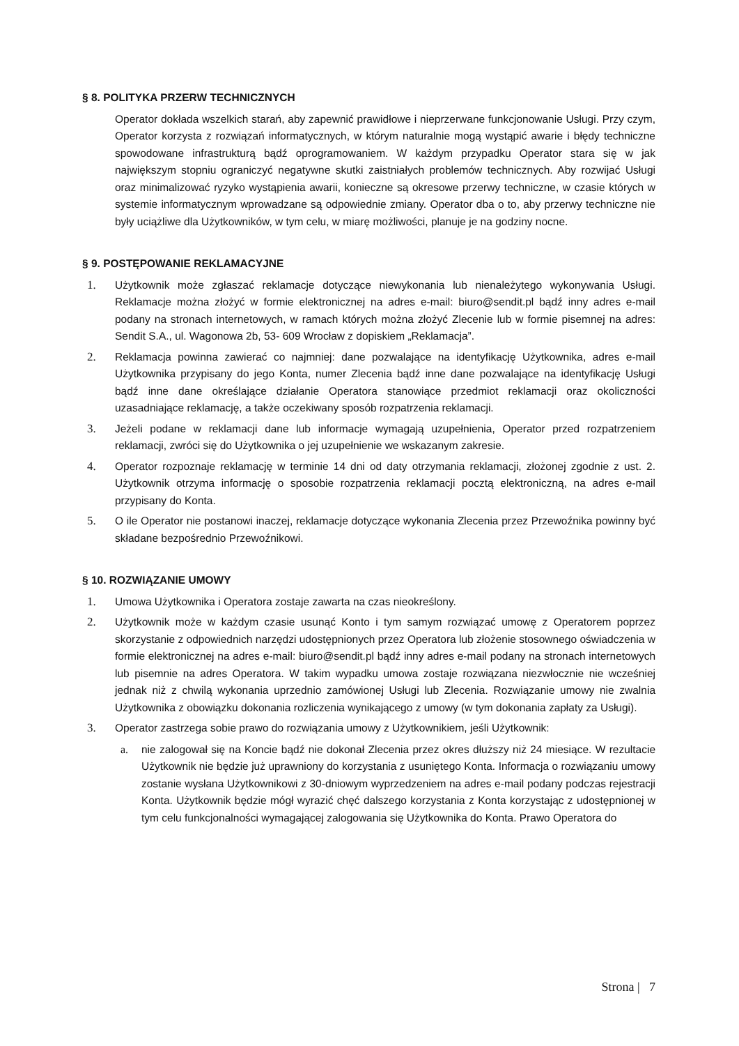§ 8. POLITYKA PRZERW TECHNICZNYCH
Operator dokłada wszelkich starań, aby zapewnić prawidłowe i nieprzerwane funkcjonowanie Usługi. Przy czym, Operator korzysta z rozwiązań informatycznych, w którym naturalnie mogą wystąpić awarie i błędy techniczne spowodowane infrastrukturą bądź oprogramowaniem. W każdym przypadku Operator stara się w jak największym stopniu ograniczyć negatywne skutki zaistniałych problemów technicznych. Aby rozwijać Usługi oraz minimalizować ryzyko wystąpienia awarii, konieczne są okresowe przerwy techniczne, w czasie których w systemie informatycznym wprowadzane są odpowiednie zmiany. Operator dba o to, aby przerwy techniczne nie były uciążliwe dla Użytkowników, w tym celu, w miarę możliwości, planuje je na godziny nocne.
§ 9. POSTĘPOWANIE REKLAMACYJNE
1. Użytkownik może zgłaszać reklamacje dotyczące niewykonania lub nienależytego wykonywania Usługi. Reklamacje można złożyć w formie elektronicznej na adres e-mail: biuro@sendit.pl bądź inny adres e-mail podany na stronach internetowych, w ramach których można złożyć Zlecenie lub w formie pisemnej na adres: Sendit S.A., ul. Wagonowa 2b, 53- 609 Wrocław z dopiskiem „Reklamacja”.
2. Reklamacja powinna zawierać co najmniej: dane pozwalające na identyfikację Użytkownika, adres e-mail Użytkownika przypisany do jego Konta, numer Zlecenia bądź inne dane pozwalające na identyfikację Usługi bądź inne dane określające działanie Operatora stanowiące przedmiot reklamacji oraz okoliczności uzasadniające reklamację, a także oczekiwany sposób rozpatrzenia reklamacji.
3. Jeżeli podane w reklamacji dane lub informacje wymagają uzupełnienia, Operator przed rozpatrzeniem reklamacji, zwróci się do Użytkownika o jej uzupełnienie we wskazanym zakresie.
4. Operator rozpoznaje reklamację w terminie 14 dni od daty otrzymania reklamacji, złożonej zgodnie z ust. 2. Użytkownik otrzyma informację o sposobie rozpatrzenia reklamacji pocztą elektroniczną, na adres e-mail przypisany do Konta.
5. O ile Operator nie postanowi inaczej, reklamacje dotyczące wykonania Zlecenia przez Przewoźnika powinny być składane bezpośrednio Przewoźnikowi.
§ 10. ROZWIĄZANIE UMOWY
1. Umowa Użytkownika i Operatora zostaje zawarta na czas nieokreślony.
2. Użytkownik może w każdym czasie usunąć Konto i tym samym rozwiązać umowę z Operatorem poprzez skorzystanie z odpowiednich narzędzi udostępnionych przez Operatora lub złożenie stosownego oświadczenia w formie elektronicznej na adres e-mail: biuro@sendit.pl bądź inny adres e-mail podany na stronach internetowych lub pisemnie na adres Operatora. W takim wypadku umowa zostaje rozwiązana niezwłocznie nie wcześniej jednak niż z chwilą wykonania uprzednio zamówionej Usługi lub Zlecenia. Rozwiązanie umowy nie zwalnia Użytkownika z obowiązku dokonania rozliczenia wynikającego z umowy (w tym dokonania zapłaty za Usługi).
3. Operator zastrzega sobie prawo do rozwiązania umowy z Użytkownikiem, jeśli Użytkownik:
a. nie zalogował się na Koncie bądź nie dokonał Zlecenia przez okres dłuższy niż 24 miesiące. W rezultacie Użytkownik nie będzie już uprawniony do korzystania z usuniętego Konta. Informacja o rozwiązaniu umowy zostanie wysłana Użytkownikowi z 30-dniowym wyprzedzeniem na adres e-mail podany podczas rejestracji Konta. Użytkownik będzie mógł wyrazić chęć dalszego korzystania z Konta korzystając z udostępnionej w tym celu funkcjonalności wymagającej zalogowania się Użytkownika do Konta. Prawo Operatora do
Strona | 7